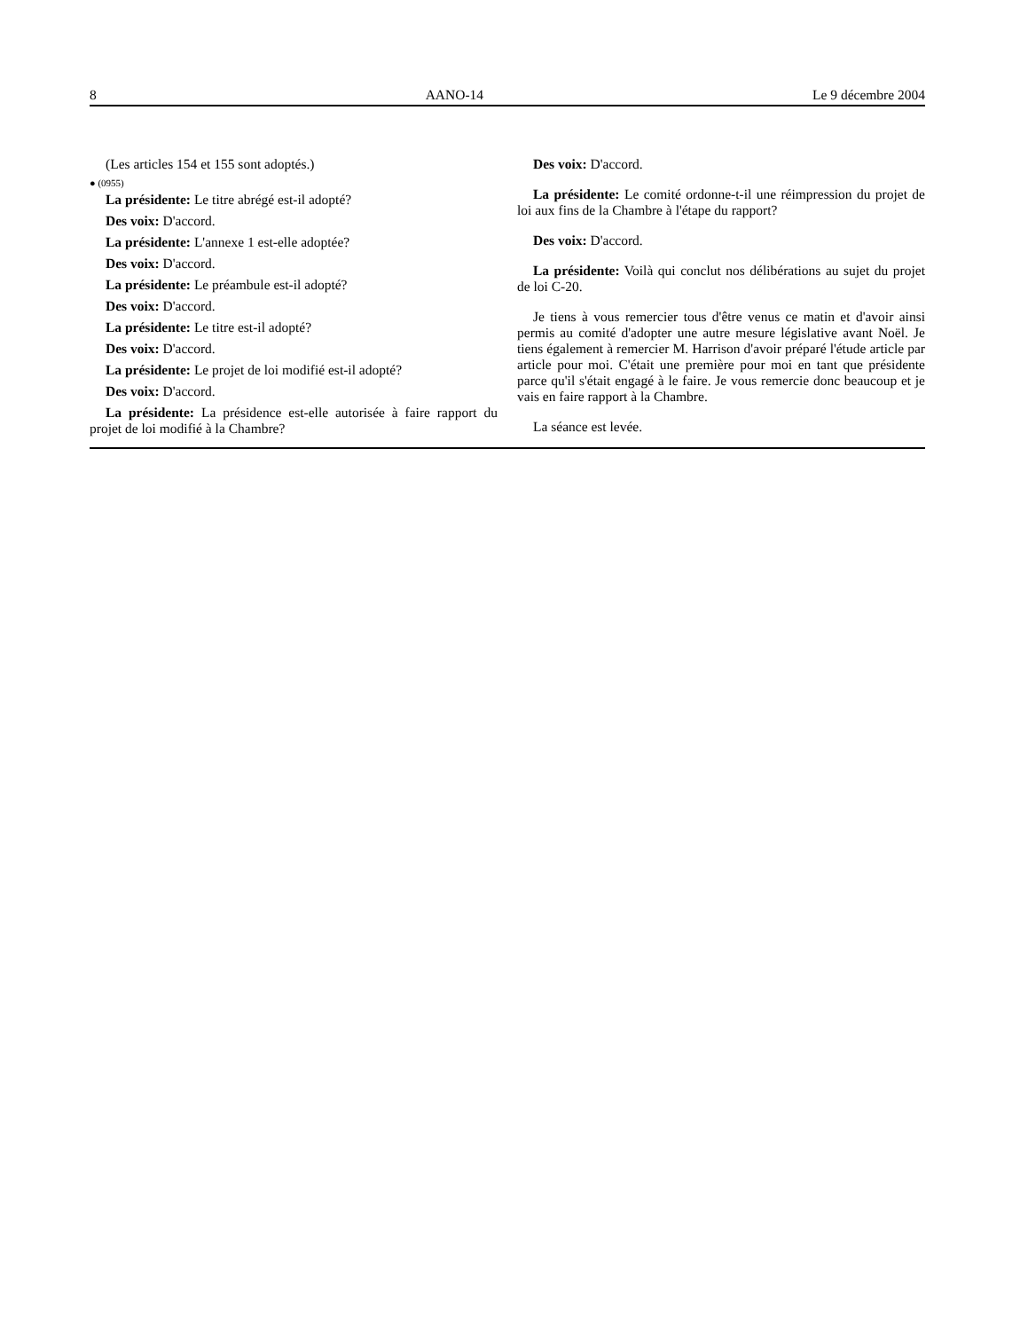8 AANO-14 Le 9 décembre 2004
(Les articles 154 et 155 sont adoptés.)
● (0955)
La présidente: Le titre abrégé est-il adopté?
Des voix: D'accord.
La présidente: L'annexe 1 est-elle adoptée?
Des voix: D'accord.
La présidente: Le préambule est-il adopté?
Des voix: D'accord.
La présidente: Le titre est-il adopté?
Des voix: D'accord.
La présidente: Le projet de loi modifié est-il adopté?
Des voix: D'accord.
La présidente: La présidence est-elle autorisée à faire rapport du projet de loi modifié à la Chambre?
Des voix: D'accord.
La présidente: Le comité ordonne-t-il une réimpression du projet de loi aux fins de la Chambre à l'étape du rapport?
Des voix: D'accord.
La présidente: Voilà qui conclut nos délibérations au sujet du projet de loi C-20.
Je tiens à vous remercier tous d'être venus ce matin et d'avoir ainsi permis au comité d'adopter une autre mesure législative avant Noël. Je tiens également à remercier M. Harrison d'avoir préparé l'étude article par article pour moi. C'était une première pour moi en tant que présidente parce qu'il s'était engagé à le faire. Je vous remercie donc beaucoup et je vais en faire rapport à la Chambre.
La séance est levée.